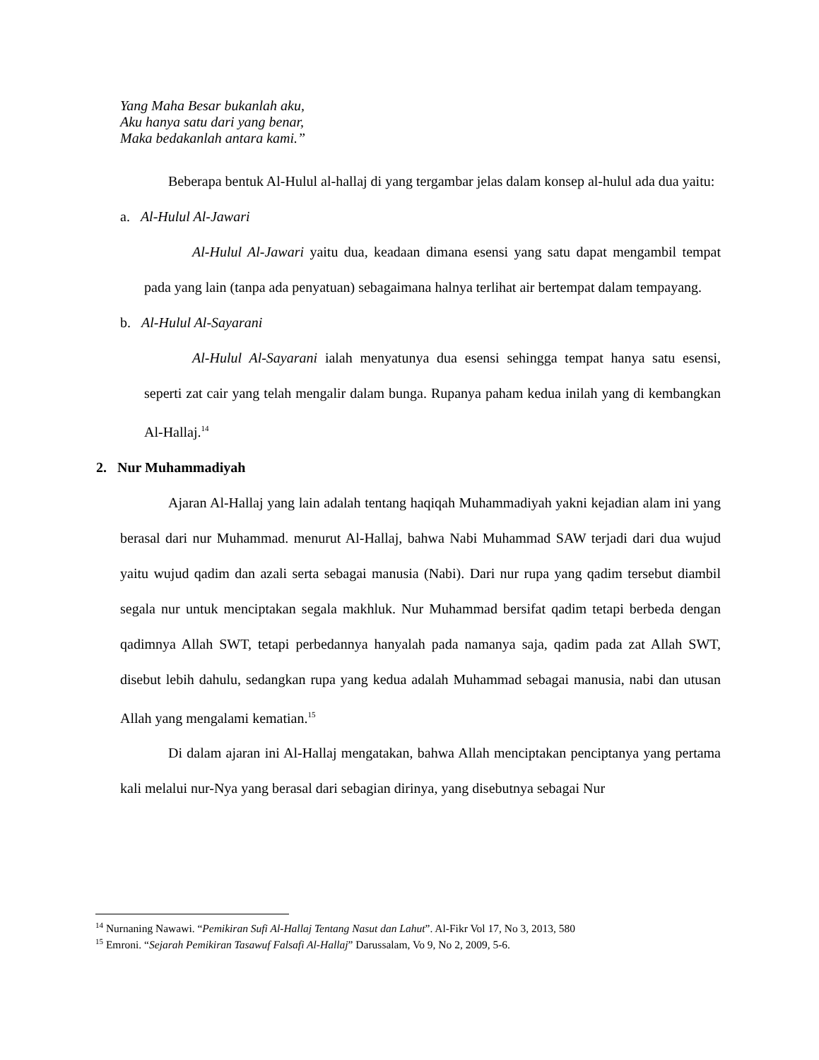Yang Maha Besar bukanlah aku,
Aku hanya satu dari yang benar,
Maka bedakanlah antara kami.”
Beberapa bentuk Al-Hulul al-hallaj di yang tergambar jelas dalam konsep al-hulul ada dua yaitu:
a. Al-Hulul Al-Jawari
Al-Hulul Al-Jawari yaitu dua, keadaan dimana esensi yang satu dapat mengambil tempat pada yang lain (tanpa ada penyatuan) sebagaimana halnya terlihat air bertempat dalam tempayang.
b. Al-Hulul Al-Sayarani
Al-Hulul Al-Sayarani ialah menyatunya dua esensi sehingga tempat hanya satu esensi, seperti zat cair yang telah mengalir dalam bunga. Rupanya paham kedua inilah yang di kembangkan Al-Hallaj.<sup>14</sup>
2. Nur Muhammadiyah
Ajaran Al-Hallaj yang lain adalah tentang haqiqah Muhammadiyah yakni kejadian alam ini yang berasal dari nur Muhammad. menurut Al-Hallaj, bahwa Nabi Muhammad SAW terjadi dari dua wujud yaitu wujud qadim dan azali serta sebagai manusia (Nabi). Dari nur rupa yang qadim tersebut diambil segala nur untuk menciptakan segala makhluk. Nur Muhammad bersifat qadim tetapi berbeda dengan qadimnya Allah SWT, tetapi perbedannya hanyalah pada namanya saja, qadim pada zat Allah SWT, disebut lebih dahulu, sedangkan rupa yang kedua adalah Muhammad sebagai manusia, nabi dan utusan Allah yang mengalami kematian.<sup>15</sup>
Di dalam ajaran ini Al-Hallaj mengatakan, bahwa Allah menciptakan penciptanya yang pertama kali melalui nur-Nya yang berasal dari sebagian dirinya, yang disebutnya sebagai Nur
<sup>14</sup> Nurnaning Nawawi. “Pemikiran Sufi Al-Hallaj Tentang Nasut dan Lahut”. Al-Fikr Vol 17, No 3, 2013, 580
<sup>15</sup> Emroni. “Sejarah Pemikiran Tasawuf Falsafi Al-Hallaj” Darussalam, Vo 9, No 2, 2009, 5-6.